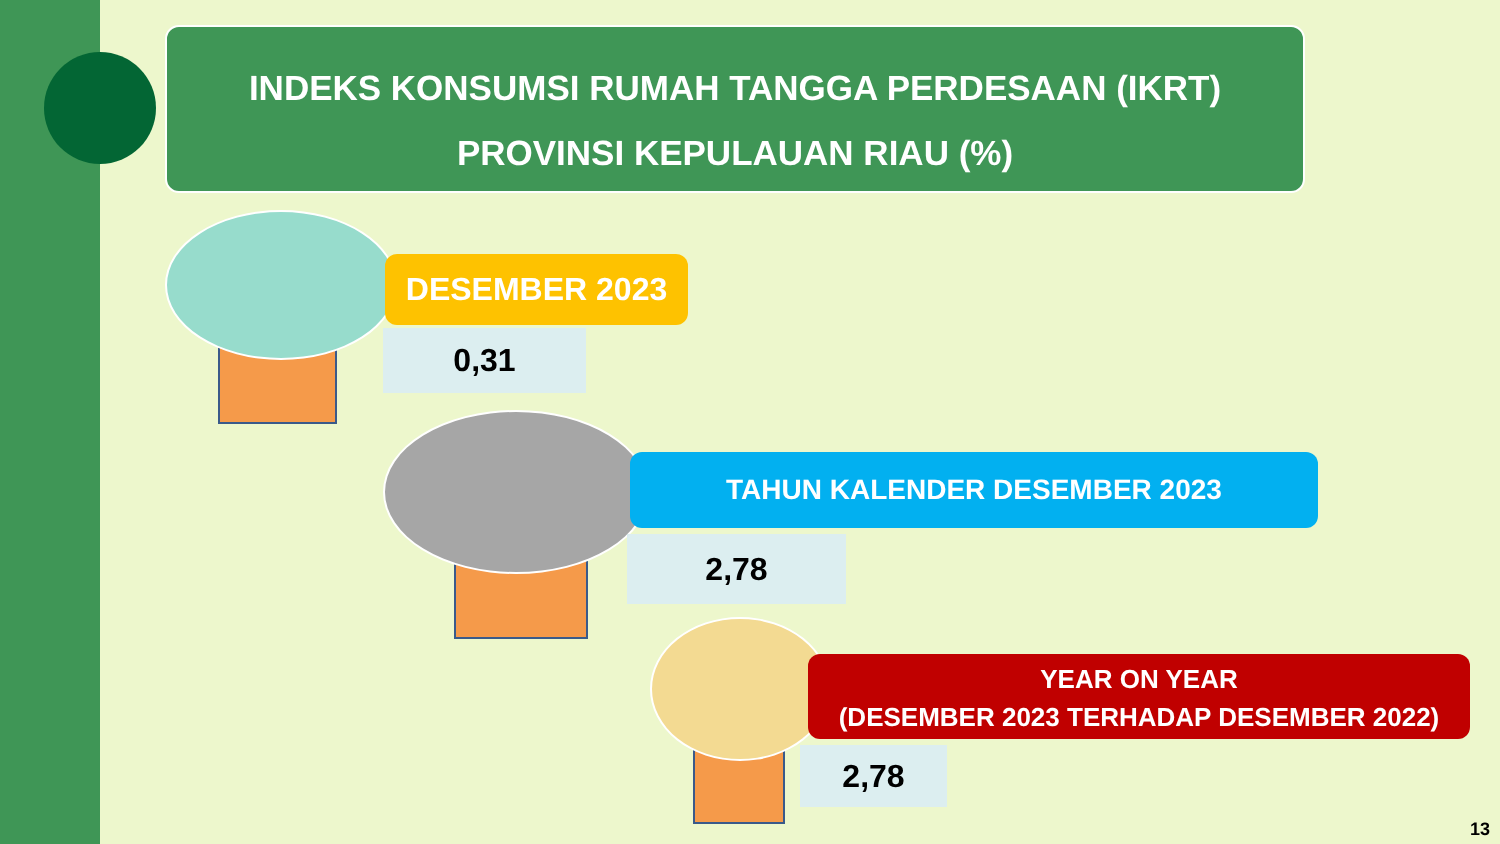INDEKS KONSUMSI RUMAH TANGGA PERDESAAN (IKRT)
PROVINSI KEPULAUAN RIAU (%)
DESEMBER 2023
0,31
TAHUN KALENDER DESEMBER 2023
2,78
YEAR ON YEAR
(DESEMBER 2023 TERHADAP DESEMBER 2022)
2,78
13